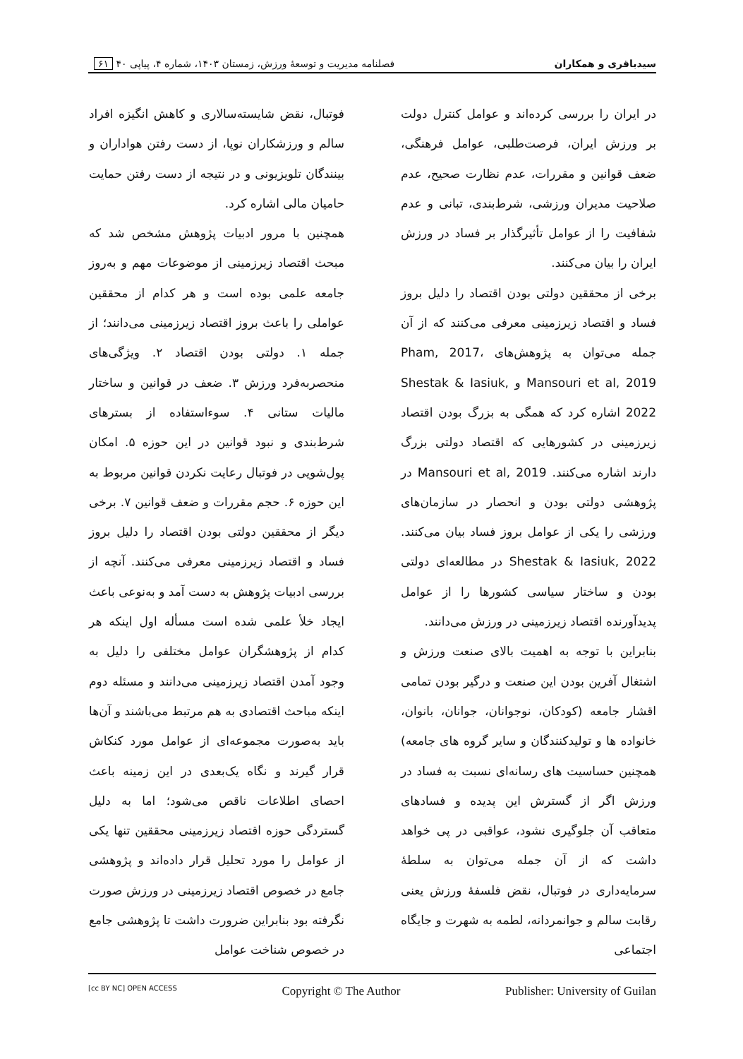سیدباقری و همکاران فصلنامه مدیریت و توسعهٔ ورزش، زمستان ۱۴۰۳، شماره ۴، پیاپی ۴۰ ۶۱
در ایران را بررسی کرده‌اند و عوامل کنترل دولت بر ورزش ایران، فرصت‌طلبی، عوامل فرهنگی، ضعف قوانین و مقررات، عدم نظارت صحیح، عدم صلاحیت مدیران ورزشی، شرط‌بندی، تبانی و عدم شفافیت را از عوامل تأثیرگذار بر فساد در ورزش ایران را بیان می‌کنند.
برخی از محققین دولتی بودن اقتصاد را دلیل بروز فساد و اقتصاد زیرزمینی معرفی می‌کنند که از آن جمله می‌توان به پژوهش‌های Pham, 2017، Mansouri et al, 2019 و Shestak & Iasiuk, 2022 اشاره کرد که همگی به بزرگ بودن اقتصاد زیرزمینی در کشورهایی که اقتصاد دولتی بزرگ دارند اشاره می‌کنند. Mansouri et al, 2019 در پژوهشی دولتی بودن و انحصار در سازمان‌های ورزشی را یکی از عوامل بروز فساد بیان می‌کنند. Shestak & Iasiuk, 2022 در مطالعه‌ای دولتی بودن و ساختار سیاسی کشورها را از عوامل پدیدآورنده اقتصاد زیرزمینی در ورزش می‌دانند.
بنابراین با توجه به اهمیت بالای صنعت ورزش و اشتغال آفرین بودن این صنعت و درگیر بودن تمامی اقشار جامعه (کودکان، نوجوانان، جوانان، بانوان، خانواده ها و تولیدکنندگان و سایر گروه های جامعه) همچنین حساسیت های رسانه‌ای نسبت به فساد در ورزش اگر از گسترش این پدیده و فسادهای متعاقب آن جلوگیری نشود، عواقبی در پی خواهد داشت که از آن جمله می‌توان به سلطهٔ سرمایه‌داری در فوتبال، نقض فلسفهٔ ورزش یعنی رقابت سالم و جوانمردانه، لطمه به شهرت و جایگاه اجتماعی
فوتبال، نقض شایسته‌سالاری و کاهش انگیزه افراد سالم و ورزشکاران نوپا، از دست رفتن هواداران و بینندگان تلویزیونی و در نتیجه از دست رفتن حمایت حامیان مالی اشاره کرد.
همچنین با مرور ادبیات پژوهش مشخص شد که مبحث اقتصاد زیرزمینی از موضوعات مهم و به‌روز جامعه علمی بوده است و هر کدام از محققین عواملی را باعث بروز اقتصاد زیرزمینی می‌دانند؛ از جمله ۱. دولتی بودن اقتصاد ۲. ویژگی‌های منحصربه‌فرد ورزش ۳. ضعف در قوانین و ساختار مالیات ستانی ۴. سوءاستفاده از بسترهای شرط‌بندی و نبود قوانین در این حوزه ۵. امکان پول‌شویی در فوتبال رعایت نکردن قوانین مربوط به این حوزه ۶. حجم مقررات و ضعف قوانین ۷. برخی دیگر از محققین دولتی بودن اقتصاد را دلیل بروز فساد و اقتصاد زیرزمینی معرفی می‌کنند. آنچه از بررسی ادبیات پژوهش به دست آمد و به‌نوعی باعث ایجاد خلأ علمی شده است مسأله اول اینکه هر کدام از پژوهشگران عوامل مختلفی را دلیل به وجود آمدن اقتصاد زیرزمینی می‌دانند و مسئله دوم اینکه مباحث اقتصادی به هم مرتبط می‌باشند و آن‌ها باید به‌صورت مجموعه‌ای از عوامل مورد کنکاش قرار گیرند و نگاه یک‌بعدی در این زمینه باعث احصای اطلاعات ناقص می‌شود؛ اما به دلیل گستردگی حوزه اقتصاد زیرزمینی محققین تنها یکی از عوامل را مورد تحلیل قرار داده‌اند و پژوهشی جامع در خصوص اقتصاد زیرزمینی در ورزش صورت نگرفته بود بنابراین ضرورت داشت تا پژوهشی جامع در خصوص شناخت عوامل
[cc BY NC] OPEN ACCESS Copyright © The Author Publisher: University of Guilan